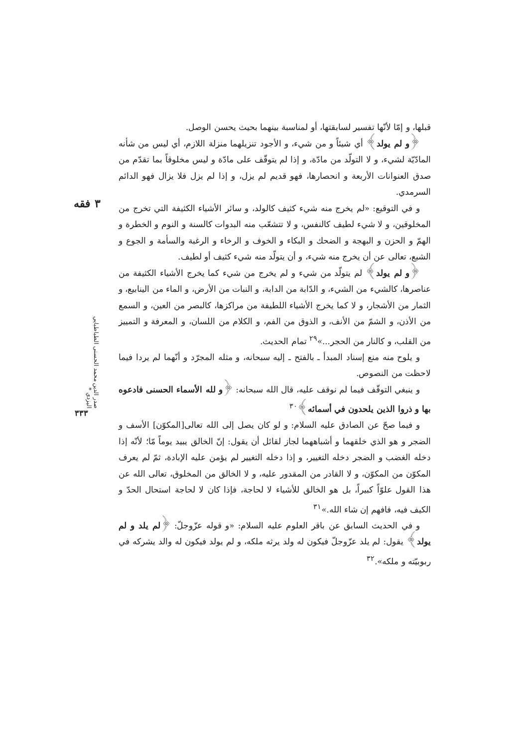۳ فقه
صدر الدين محمد الحسنى الطباطبايي اليزدي *
۳۳۳
قبلها، و إمّا لأنّها تفسير لسابقتها، أو لمناسبة بينهما بحيث يحسن الوصل.
﴿و لم يولد﴾ أي شيئاً و من شيء، و الأجود تنزيلهما منزلة اللازم، أي ليس من شأنه المادّيّة لشيء، و لا التولّد من مادّة، و إذا لم يتوقّف على مادّة و ليس مخلوقاً بما تقدّم من صدق العنوانات الأربعة و انحصارها، فهو قديم لم يزل، و إذا لم يزل فلا يزال فهو الدائم السرمدي.
و في التوقيع: «لم يخرج منه شيء كثيف كالولد، و سائر الأشياء الكثيفة التي تخرج من المخلوقين، و لا شيء لطيف كالنفس، و لا تتشعّب منه البدوات كالسنة و النوم و الخطرة و الهمّ و الحزن و البهجة و الضحك و البكاء و الخوف و الرخاء و الرغبة والسأمة و الجوع و الشبع، تعالى عن أن يخرج منه شيء، و أن يتولّد منه شيء كثيف أو لطيف.
﴿و لم يولد﴾ لم يتولّد من شيء و لم يخرج من شيء كما يخرج الأشياء الكثيفة من عناصرها، كالشيء من الشيء، و الدّابة من الدابة، و النبات من الأرض، و الماء من الينابيع، و الثمار من الأشجار، و لا كما يخرج الأشياء اللطيفة من مراكزها، كالبصر من العين، و السمع من الأذن، و الشمّ من الأنف، و الذوق من الفم، و الكلام من اللسان، و المعرفة و التمييز من القلب، و كالنار من الحجر...»<sup>۲۹</sup> تمام الحديث.
و يلوح منه منع إسناد المبدأ ـ بالفتح ـ إليه سبحانه، و مثله المجرّد و أنّهما لم يردا فيما لاحظت من النصوص.
و ينبغي التوقّف فيما لم نوقف عليه، قال الله سبحانه: ﴿و لله الأسماء الحسنى فادعوه بها و ذروا الذين يلحدون في أسمائه﴾<sup>۳۰</sup>
و فيما صحّ عن الصادق عليه السلام: و لو كان يصل إلى الله تعالى[المكوّن] الأسف و الضجر و هو الذي خلقهما و أشباههما لجاز لقائل أن يقول: إنّ الخالق يبيد يوماً مّا؛ لأنّه إذا دخله الغضب و الضجر دخله التغيير، و إذا دخله التغيير لم يؤمن عليه الإبادة، ثمّ لم يعرف المكوّن من المكوّن، و لا القادر من المقدور عليه، و لا الخالق من المخلوق، تعالى الله عن هذا القول علوّاً كبيراً، بل هو الخالق للأشياء لا لحاجة، فإذا كان لا لحاجة استحال الحدّ و الكيف فيه، فافهم إن شاء الله.»<sup>۳۱</sup>
و في الحديث السابق عن باقر العلوم عليه السلام: «و قوله عزّوجلّ: ﴿لم يلد و لم يولد﴾ يقول: لم يلد عزّوجلّ فيكون له ولد يرثه ملكه، و لم يولد فيكون له والد يشركه في ربوبيّته و ملكه».<sup>۳۲</sup>